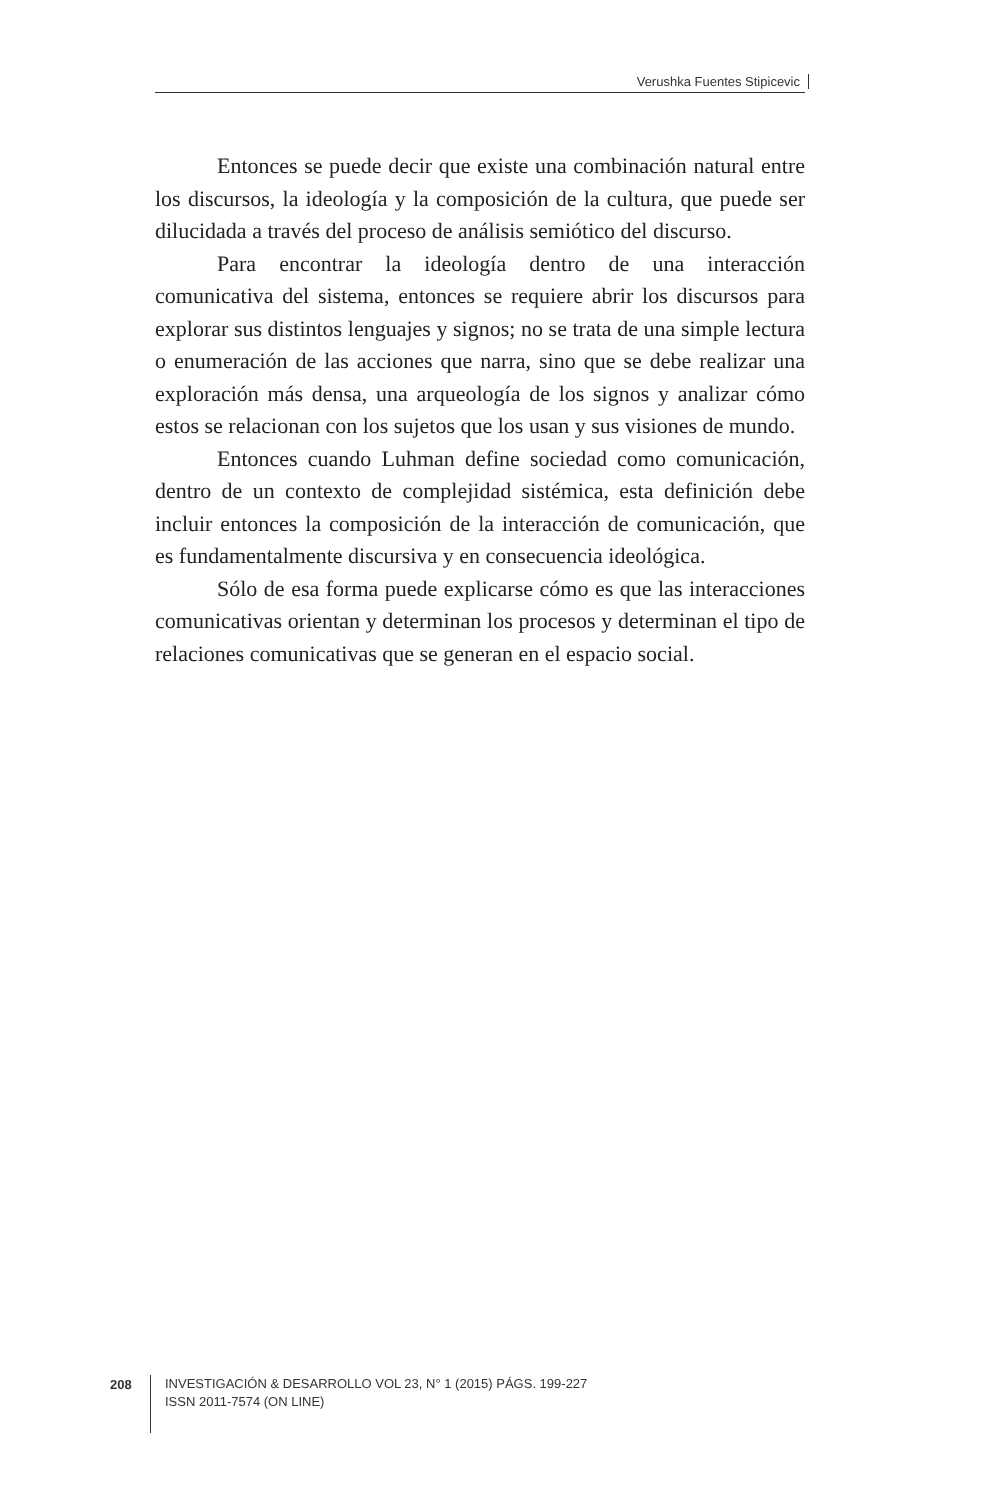Verushka Fuentes Stipicevic
Entonces se puede decir que existe una combinación natural entre los discursos, la ideología y la composición de la cultura, que puede ser dilucidada a través del proceso de análisis semiótico del discurso.
Para encontrar la ideología dentro de una interacción comunicativa del sistema, entonces se requiere abrir los discursos para explorar sus distintos lenguajes y signos; no se trata de una simple lectura o enumeración de las acciones que narra, sino que se debe realizar una exploración más densa, una arqueología de los signos y analizar cómo estos se relacionan con los sujetos que los usan y sus visiones de mundo.
Entonces cuando Luhman define sociedad como comunicación, dentro de un contexto de complejidad sistémica, esta definición debe incluir entonces la composición de la interacción de comunicación, que es fundamentalmente discursiva y en consecuencia ideológica.
Sólo de esa forma puede explicarse cómo es que las interacciones comunicativas orientan y determinan los procesos y determinan el tipo de relaciones comunicativas que se generan en el espacio social.
208
INVESTIGACIÓN & DESARROLLO VOL 23, N° 1 (2015) PÁGS. 199-227
ISSN 2011-7574 (ON LINE)